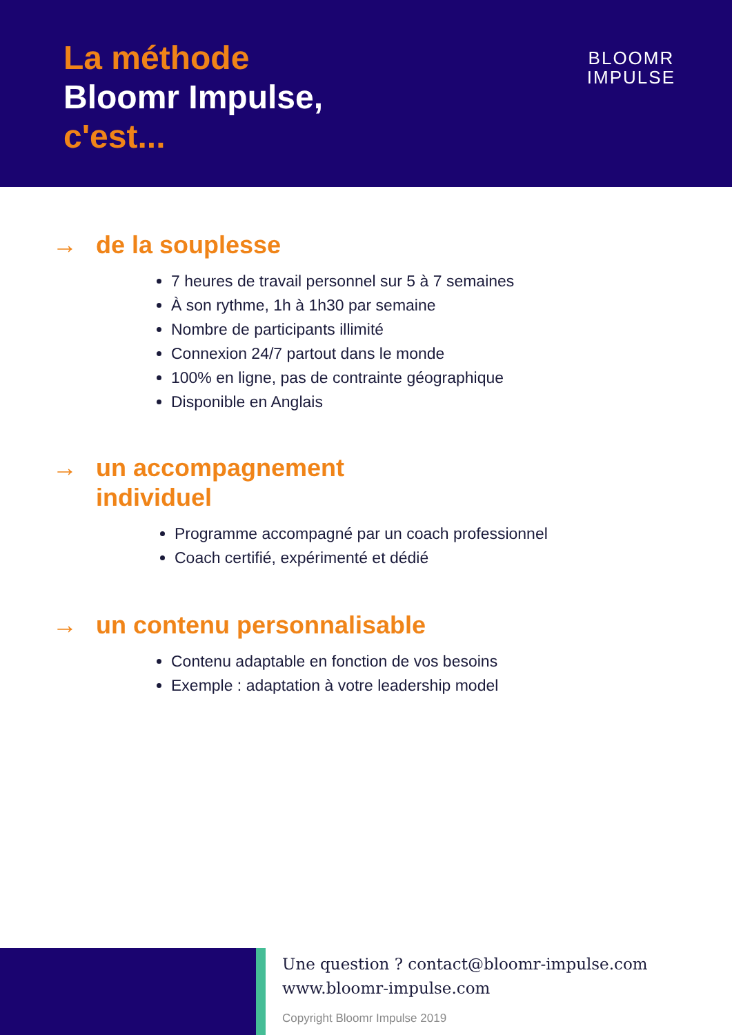La méthode
Bloomr Impulse,
c'est...
BLOOMR
IMPULSE
→ de la souplesse
7 heures de travail personnel sur 5 à 7 semaines
À son rythme, 1h à 1h30 par semaine
Nombre de participants illimité
Connexion 24/7 partout dans le monde
100% en ligne, pas de contrainte géographique
Disponible en Anglais
→ un accompagnement
individuel
Programme accompagné par un coach professionnel
Coach certifié, expérimenté et dédié
→ un contenu personnalisable
Contenu adaptable en fonction de vos besoins
Exemple : adaptation à votre leadership model
Une question ? contact@bloomr-impulse.com
www.bloomr-impulse.com
Copyright Bloomr Impulse 2019